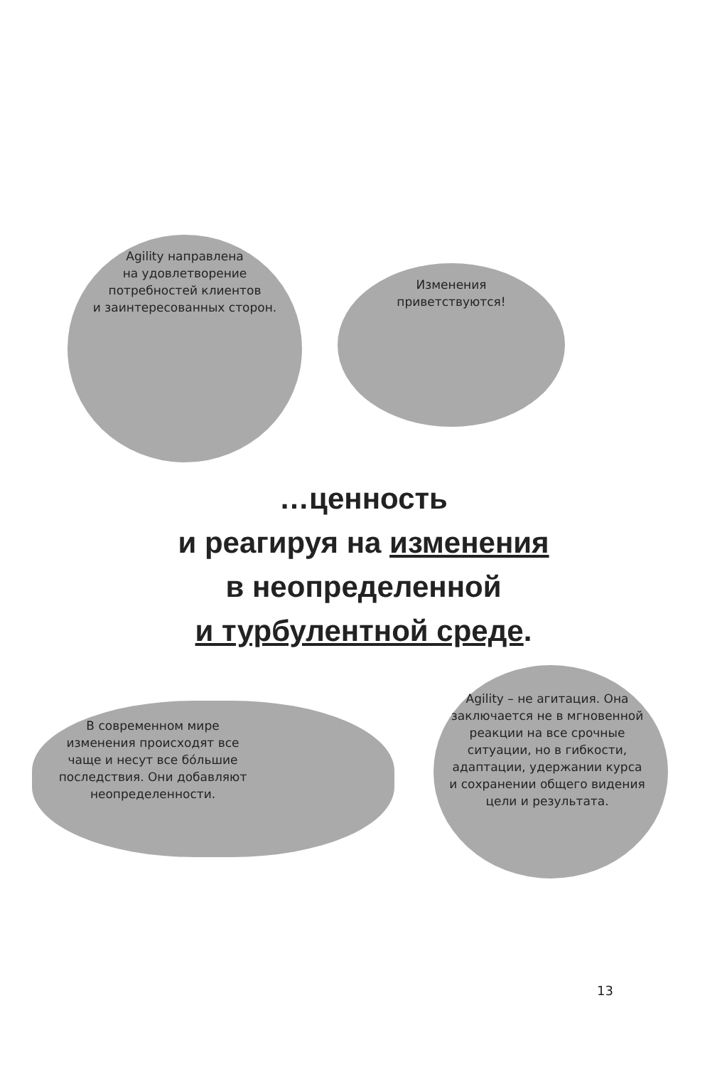Agility направлена
на удовлетворение
потребностей клиентов
и заинтересованных сторон.
Изменения
приветствуются!
…ценность
и реагируя на изменения
в неопределенной
и турбулентной среде.
В современном мире
изменения происходят все
чаще и несут все бóльшие
последствия. Они добавляют
неопределенности.
Agility – не агитация. Она
заключается не в мгновенной
реакции на все срочные
ситуации, но в гибкости,
адаптации, удержании курса
и сохранении общего видения
цели и результата.
13